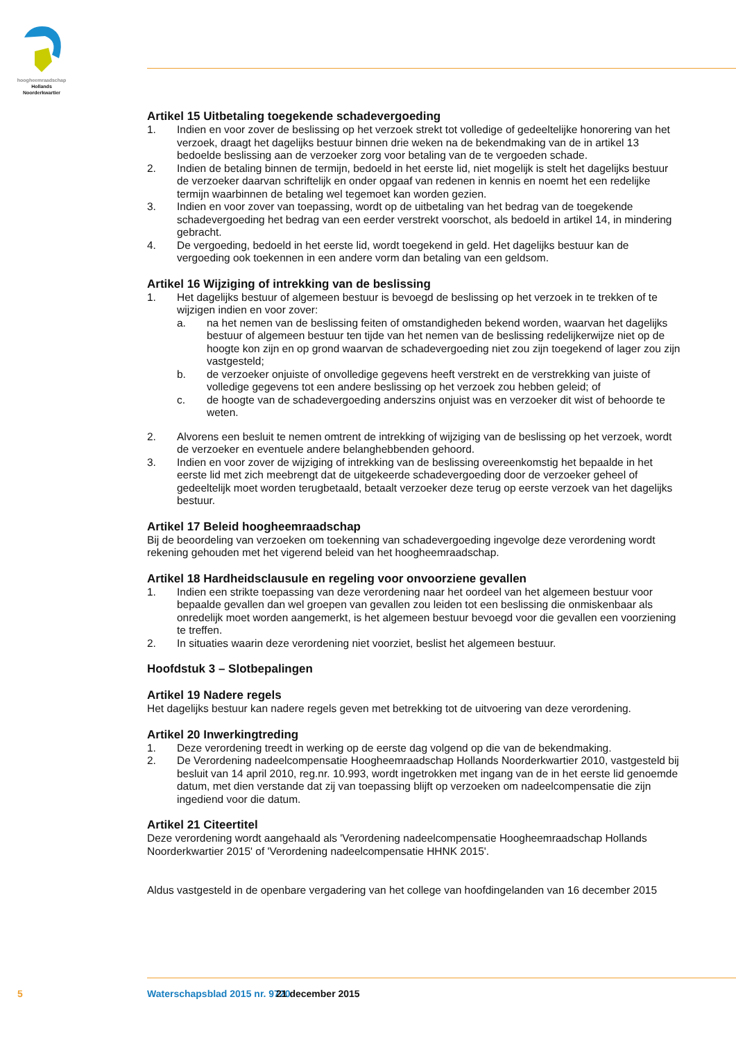hoogheemraadschap
Hollands
Noorderkwartier
Artikel 15 Uitbetaling toegekende schadevergoeding
1. Indien en voor zover de beslissing op het verzoek strekt tot volledige of gedeeltelijke honorering van het verzoek, draagt het dagelijks bestuur binnen drie weken na de bekendmaking van de in artikel 13 bedoelde beslissing aan de verzoeker zorg voor betaling van de te vergoeden schade.
2. Indien de betaling binnen de termijn, bedoeld in het eerste lid, niet mogelijk is stelt het dagelijks bestuur de verzoeker daarvan schriftelijk en onder opgaaf van redenen in kennis en noemt het een redelijke termijn waarbinnen de betaling wel tegemoet kan worden gezien.
3. Indien en voor zover van toepassing, wordt op de uitbetaling van het bedrag van de toegekende schadevergoeding het bedrag van een eerder verstrekt voorschot, als bedoeld in artikel 14, in mindering gebracht.
4. De vergoeding, bedoeld in het eerste lid, wordt toegekend in geld. Het dagelijks bestuur kan de vergoeding ook toekennen in een andere vorm dan betaling van een geldsom.
Artikel 16 Wijziging of intrekking van de beslissing
1. Het dagelijks bestuur of algemeen bestuur is bevoegd de beslissing op het verzoek in te trekken of te wijzigen indien en voor zover:
a. na het nemen van de beslissing feiten of omstandigheden bekend worden, waarvan het dagelijks bestuur of algemeen bestuur ten tijde van het nemen van de beslissing redelijkerwijze niet op de hoogte kon zijn en op grond waarvan de schadevergoeding niet zou zijn toegekend of lager zou zijn vastgesteld;
b. de verzoeker onjuiste of onvolledige gegevens heeft verstrekt en de verstrekking van juiste of volledige gegevens tot een andere beslissing op het verzoek zou hebben geleid; of
c. de hoogte van de schadevergoeding anderszins onjuist was en verzoeker dit wist of behoorde te weten.
2. Alvorens een besluit te nemen omtrent de intrekking of wijziging van de beslissing op het verzoek, wordt de verzoeker en eventuele andere belanghebbenden gehoord.
3. Indien en voor zover de wijziging of intrekking van de beslissing overeenkomstig het bepaalde in het eerste lid met zich meebrengt dat de uitgekeerde schadevergoeding door de verzoeker geheel of gedeeltelijk moet worden terugbetaald, betaalt verzoeker deze terug op eerste verzoek van het dagelijks bestuur.
Artikel 17 Beleid hoogheemraadschap
Bij de beoordeling van verzoeken om toekenning van schadevergoeding ingevolge deze verordening wordt rekening gehouden met het vigerend beleid van het hoogheemraadschap.
Artikel 18 Hardheidsclausule en regeling voor onvoorziene gevallen
1. Indien een strikte toepassing van deze verordening naar het oordeel van het algemeen bestuur voor bepaalde gevallen dan wel groepen van gevallen zou leiden tot een beslissing die onmiskenbaar als onredelijk moet worden aangemerkt, is het algemeen bestuur bevoegd voor die gevallen een voorziening te treffen.
2. In situaties waarin deze verordening niet voorziet, beslist het algemeen bestuur.
Hoofdstuk 3 – Slotbepalingen
Artikel 19 Nadere regels
Het dagelijks bestuur kan nadere regels geven met betrekking tot de uitvoering van deze verordening.
Artikel 20 Inwerkingtreding
1. Deze verordening treedt in werking op de eerste dag volgend op die van de bekendmaking.
2. De Verordening nadeelcompensatie Hoogheemraadschap Hollands Noorderkwartier 2010, vastgesteld bij besluit van 14 april 2010, reg.nr. 10.993, wordt ingetrokken met ingang van de in het eerste lid genoemde datum, met dien verstande dat zij van toepassing blijft op verzoeken om nadeelcompensatie die zijn ingediend voor die datum.
Artikel 21 Citeertitel
Deze verordening wordt aangehaald als 'Verordening nadeelcompensatie Hoogheemraadschap Hollands Noorderkwartier 2015' of 'Verordening nadeelcompensatie HHNK 2015'.
Aldus vastgesteld in de openbare vergadering van het college van hoofdingelanden van 16 december 2015
5 Waterschapsblad 2015 nr. 9720 21 december 2015